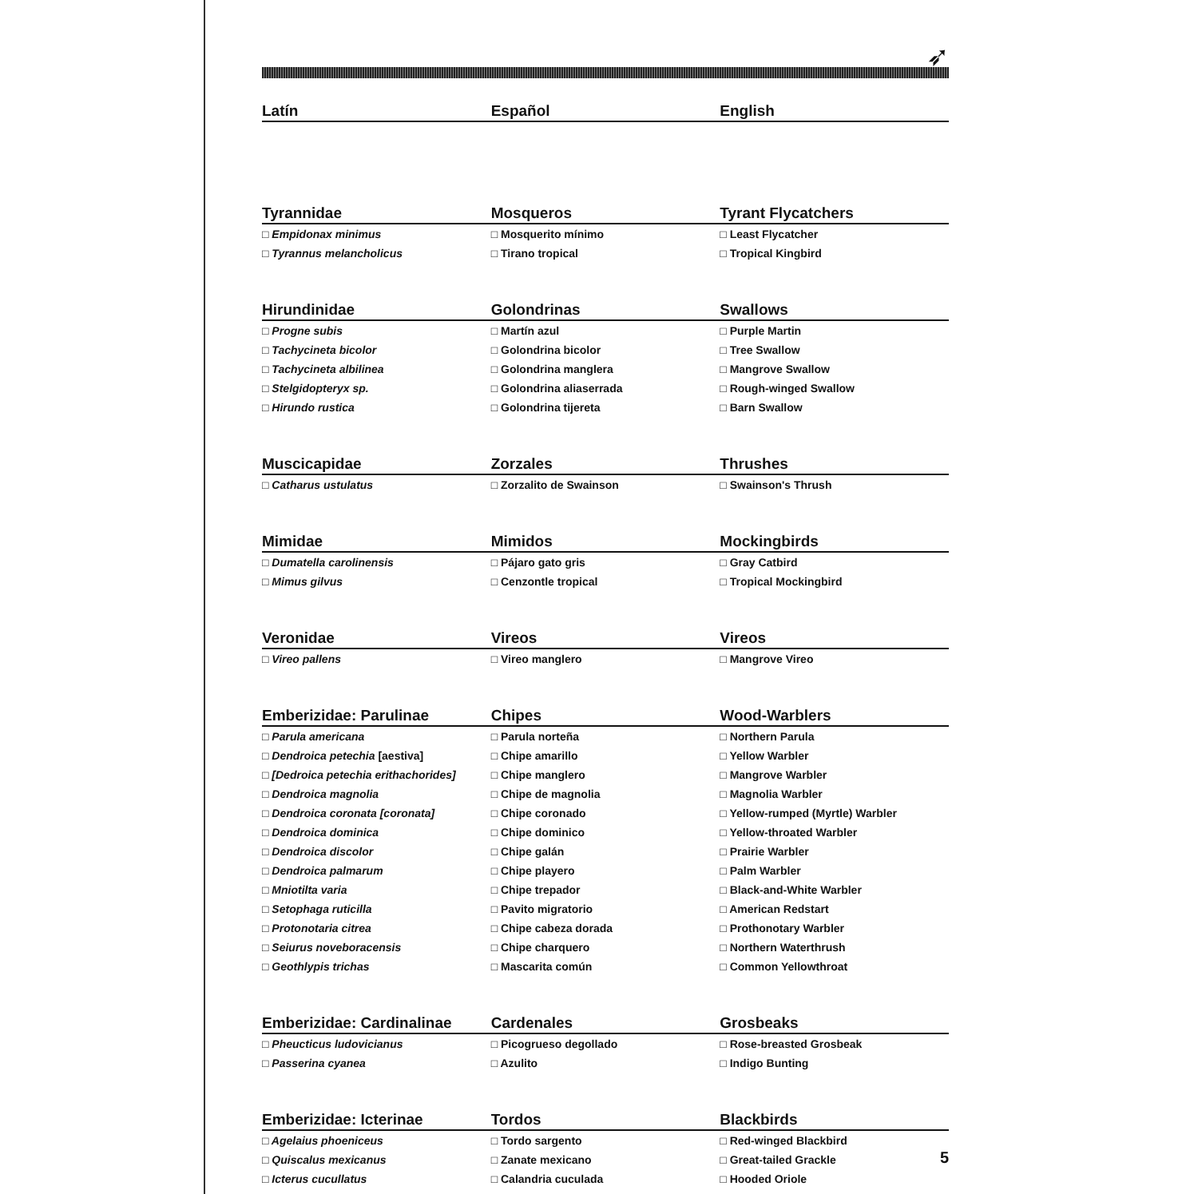➶
| Latín | Español | English |
| --- | --- | --- |
| Tyrannidae | Mosqueros | Tyrant Flycatchers |
| □ Empidonax minimus | □ Mosquerito mínimo | □ Least Flycatcher |
| □ Tyrannus melancholicus | □ Tirano tropical | □ Tropical Kingbird |
| Hirundinidae | Golondrinas | Swallows |
| □ Progne subis | □ Martín azul | □ Purple Martin |
| □ Tachycineta bicolor | □ Golondrina bicolor | □ Tree Swallow |
| □ Tachycineta albilinea | □ Golondrina manglera | □ Mangrove Swallow |
| □ Stelgidopteryx sp. | □ Golondrina aliaserrada | □ Rough-winged Swallow |
| □ Hirundo rustica | □ Golondrina tijereta | □ Barn Swallow |
| Muscicapidae | Zorzales | Thrushes |
| □ Catharus ustulatus | □ Zorzalito de Swainson | □ Swainson's Thrush |
| Mimidae | Mimidos | Mockingbirds |
| □ Dumatella carolinensis | □ Pájaro gato gris | □ Gray Catbird |
| □ Mimus gilvus | □ Cenzontle tropical | □ Tropical Mockingbird |
| Veronidae | Vireos | Vireos |
| □ Vireo pallens | □ Vireo manglero | □ Mangrove Vireo |
| Emberizidae: Parulinae | Chipes | Wood-Warblers |
| □ Parula americana | □ Parula norteña | □ Northern Parula |
| □ Dendroica petechia [aestiva] | □ Chipe amarillo | □ Yellow Warbler |
| □ [Dedroica petechia erithachorides] | □ Chipe manglero | □ Mangrove Warbler |
| □ Dendroica magnolia | □ Chipe de magnolia | □ Magnolia Warbler |
| □ Dendroica coronata [coronata] | □ Chipe coronado | □ Yellow-rumped (Myrtle) Warbler |
| □ Dendroica dominica | □ Chipe dominico | □ Yellow-throated Warbler |
| □ Dendroica discolor | □ Chipe galán | □ Prairie Warbler |
| □ Dendroica palmarum | □ Chipe playero | □ Palm Warbler |
| □ Mniotilta varia | □ Chipe trepador | □ Black-and-White Warbler |
| □ Setophaga ruticilla | □ Pavito migratorio | □ American Redstart |
| □ Protonotaria citrea | □ Chipe cabeza dorada | □ Prothonotary Warbler |
| □ Seiurus noveboracensis | □ Chipe charquero | □ Northern Waterthrush |
| □ Geothlypis trichas | □ Mascarita común | □ Common Yellowthroat |
| Emberizidae: Cardinalinae | Cardenales | Grosbeaks |
| □ Pheucticus ludovicianus | □ Picogrueso degollado | □ Rose-breasted Grosbeak |
| □ Passerina cyanea | □ Azulito | □ Indigo Bunting |
| Emberizidae: Icterinae | Tordos | Blackbirds |
| □ Agelaius phoeniceus | □ Tordo sargento | □ Red-winged Blackbird |
| □ Quiscalus mexicanus | □ Zanate mexicano | □ Great-tailed Grackle |
| □ Icterus cucullatus | □ Calandria cuculada | □ Hooded Oriole |
5